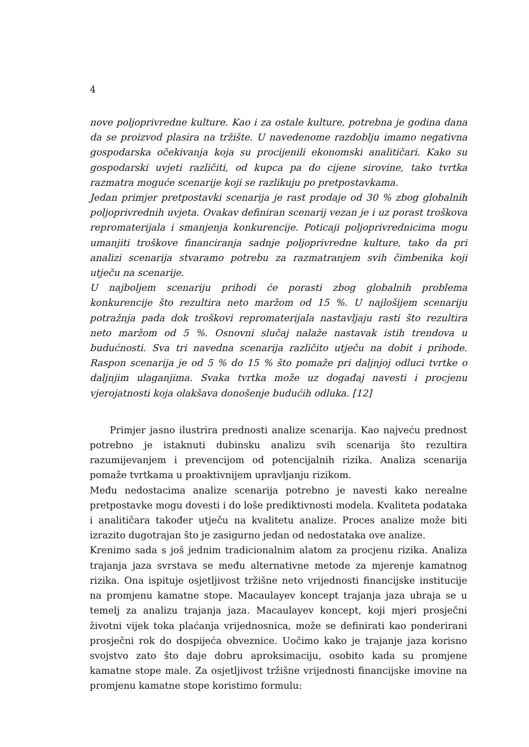4
nove poljoprivredne kulture. Kao i za ostale kulture, potrebna je godina dana da se proizvod plasira na tržište. U navedenome razdoblju imamo negativna gospodarska očekivanja koja su procijenili ekonomski analitičari. Kako su gospodarski uvjeti različiti, od kupca pa do cijene sirovine, tako tvrtka razmatra moguće scenarije koji se razlikuju po pretpostavkama.
Jedan primjer pretpostavki scenarija je rast prodaje od 30 % zbog globalnih poljoprivrednih uvjeta. Ovakav definiran scenarij vezan je i uz porast troškova repromaterijala i smanjenja konkurencije. Poticaji poljoprivrednicima mogu umanjiti troškove financiranja sadnje poljoprivredne kulture, tako da pri analizi scenarija stvaramo potrebu za razmatranjem svih čimbenika koji utječu na scenarije.
U najboljem scenariju prihodi će porasti zbog globalnih problema konkurencije što rezultira neto maržom od 15 %. U najlošijem scenariju potražnja pada dok troškovi repromaterijala nastavljaju rasti što rezultira neto maržom od 5 %. Osnovni slučaj nalaže nastavak istih trendova u budućnosti. Sva tri navedna scenarija različito utječu na dobit i prihode. Raspon scenarija je od 5 % do 15 % što pomaže pri daljnjoj odluci tvrtke o daljnjim ulaganjima. Svaka tvrtka može uz događaj navesti i procjenu vjerojatnosti koja olakšava donošenje budućih odluka. [12]
Primjer jasno ilustrira prednosti analize scenarija. Kao najveću prednost potrebno je istaknuti dubinsku analizu svih scenarija što rezultira razumijevanjem i prevencijom od potencijalnih rizika. Analiza scenarija pomaže tvrtkama u proaktivnijem upravljanju rizikom.
Među nedostacima analize scenarija potrebno je navesti kako nerealne pretpostavke mogu dovesti i do loše prediktivnosti modela. Kvaliteta podataka i analitičara također utječu na kvalitetu analize. Proces analize može biti izrazito dugotrajan što je zasigurno jedan od nedostataka ove analize.
Krenimo sada s još jednim tradicionalnim alatom za procjenu rizika. Analiza trajanja jaza svrstava se među alternativne metode za mjerenje kamatnog rizika. Ona ispituje osjetljivost tržišne neto vrijednosti financijske institucije na promjenu kamatne stope. Macaulayev koncept trajanja jaza ubraja se u temelj za analizu trajanja jaza. Macaulayev koncept, koji mjeri prosječni životni vijek toka plaćanja vrijednosnica, može se definirati kao ponderirani prosječni rok do dospijeća obveznice. Uočimo kako je trajanje jaza korisno svojstvo zato što daje dobru aproksimaciju, osobito kada su promjene kamatne stope male. Za osjetljivost tržišne vrijednosti financijske imovine na promjenu kamatne stope koristimo formulu: